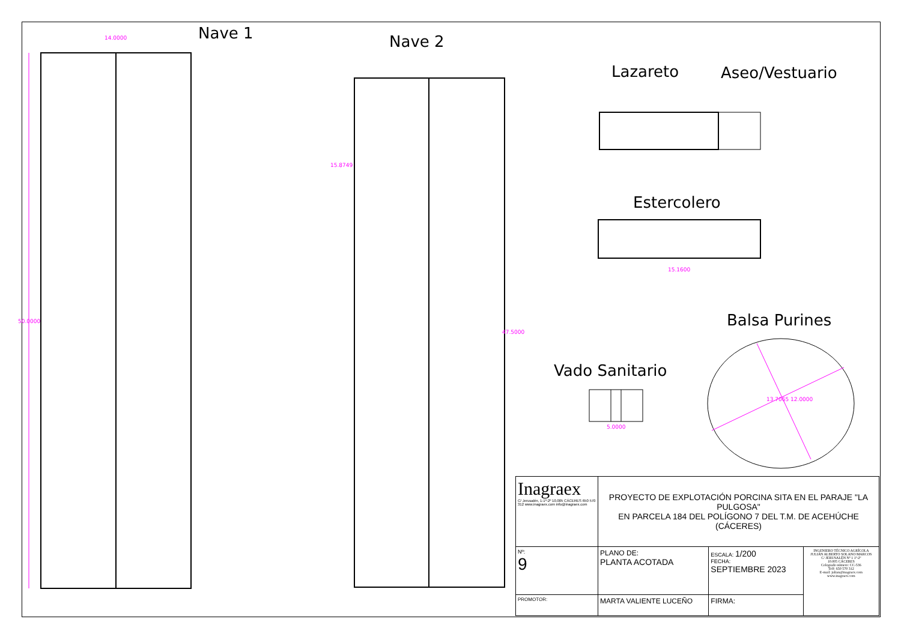Nave 1 Nave 2
Lazareto Aseo/Vestuario
Estercolero
Balsa Purines
Vado Sanitario
14.0000
50.0000
15.8749
47.5000
15.1600
5.0000
13.7065 12.0000
| Inagraex C/ Jerusalén, 1-1º-2º 10.005 CÁCERES 650 570 312 www.inagraex.com info@inagraex.com | PROYECTO DE EXPLOTACIÓN PORCINA SITA EN EL PARAJE "LA PULGOSA" EN PARCELA 184 DEL POLÍGONO 7 DEL T.M. DE ACEHÚCHE (CÁCERES) | | |
| Nº: 9 | PLANO DE: PLANTA ACOTADA | ESCALA: 1/200 FECHA: SEPTIEMBRE 2023 | INGENIERO TÉCNICO AGRÍCOLA JULIÁN ALBERTO SOLANO MARCOS C/ JERUSALÉN Nº 1 1º-2º 10.005 CÁCERES Colegiado número: CC-536 Telf: 650 570 312 E-mail: julian@inagraex.com www.inagraex.com |
| PROMOTOR: | MARTA VALIENTE LUCEÑO | FIRMA: | |